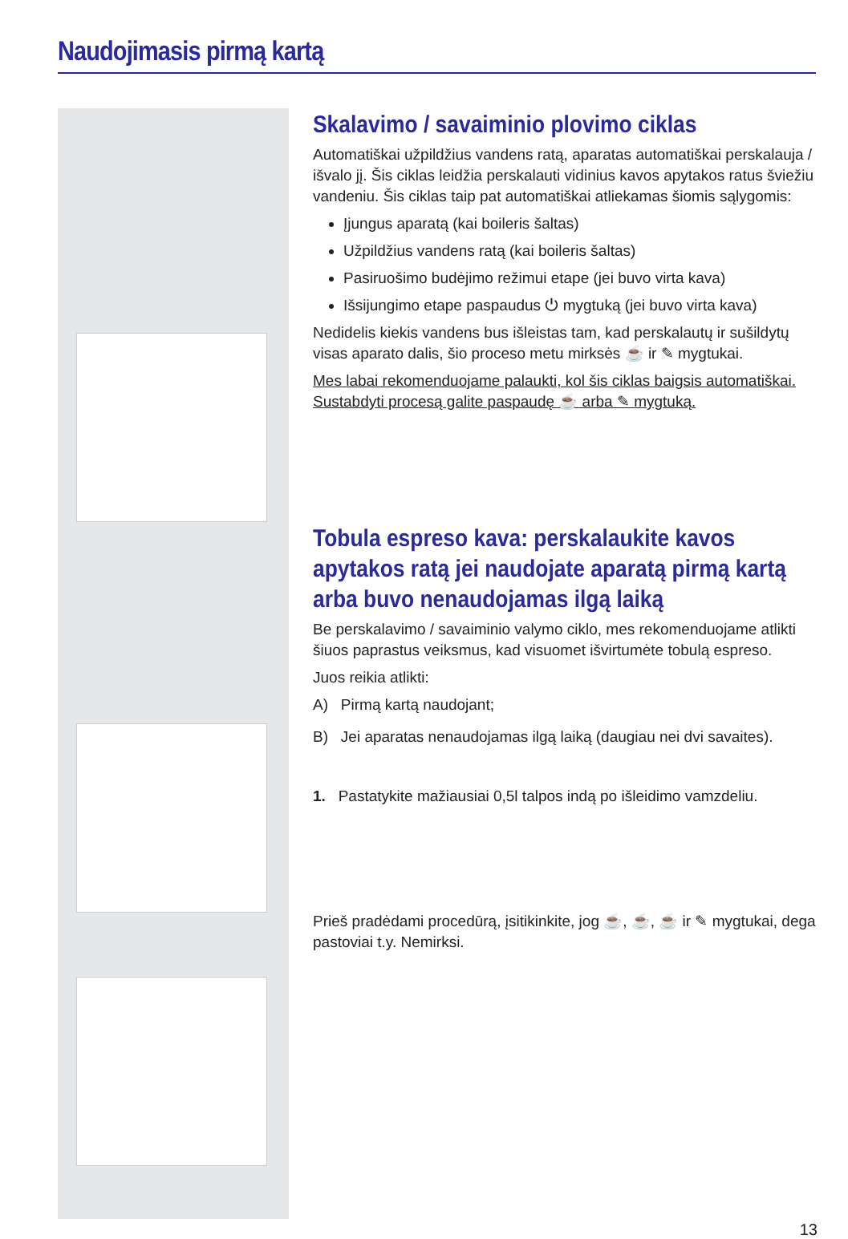Naudojimasis pirmą kartą
Skalavimo / savaiminio plovimo ciklas
Automatiškai užpildžius vandens ratą, aparatas automatiškai perskalauja / išvalo jį. Šis ciklas leidžia perskalauti vidinius kavos apytakos ratus šviežiu vandeniu. Šis ciklas taip pat automatiškai atliekamas šiomis sąlygomis:
Įjungus aparatą (kai boileris šaltas)
Užpildžius vandens ratą (kai boileris šaltas)
Pasiruošimo budėjimo režimui etape (jei buvo virta kava)
Išsijungimo etape paspaudus ⏻ mygtuką (jei buvo virta kava)
Nedidelis kiekis vandens bus išleistas tam, kad perskalautų ir sušildytų visas aparato dalis, šio proceso metu mirksės ☕ ir ✎ mygtukai.
Mes labai rekomenduojame palaukti, kol šis ciklas baigsis automatiškai. Sustabdyti procesą galite paspaudę ☕ arba ✎ mygtuką.
Tobula espreso kava: perskalaukite kavos apytakos ratą jei naudojate aparatą pirmą kartą arba buvo nenaudojamas ilgą laiką
Be perskalavimo / savaiminio valymo ciklo, mes rekomenduojame atlikti šiuos paprastus veiksmus, kad visuomet išvirtumėte tobulą espreso.
Juos reikia atlikti:
A) Pirmą kartą naudojant;
B) Jei aparatas nenaudojamas ilgą laiką (daugiau nei dvi savaites).
1. Pastatykite mažiausiai 0,5l talpos indą po išleidimo vamzdeliu.
Prieš pradėdami procedūrą, įsitikinkite, jog ☕, ☕, ☕ ir ✎ mygtukai, dega pastoviai t.y. Nemirksi.
13